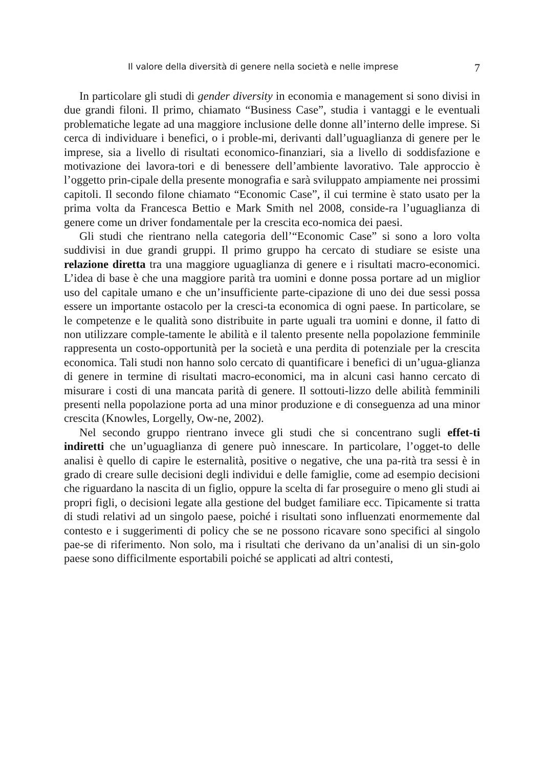Il valore della diversità di genere nella società e nelle imprese 7
In particolare gli studi di gender diversity in economia e management si sono divisi in due grandi filoni. Il primo, chiamato “Business Case”, studia i vantaggi e le eventuali problematiche legate ad una maggiore inclusione delle donne all’interno delle imprese. Si cerca di individuare i benefici, o i proble-mi, derivanti dall’uguaglianza di genere per le imprese, sia a livello di risultati economico-finanziari, sia a livello di soddisfazione e motivazione dei lavora-tori e di benessere dell’ambiente lavorativo. Tale approccio è l’oggetto prin-cipale della presente monografia e sarà sviluppato ampiamente nei prossimi capitoli. Il secondo filone chiamato “Economic Case”, il cui termine è stato usato per la prima volta da Francesca Bettio e Mark Smith nel 2008, conside-ra l’uguaglianza di genere come un driver fondamentale per la crescita eco-nomica dei paesi.
Gli studi che rientrano nella categoria dell’“Economic Case” si sono a loro volta suddivisi in due grandi gruppi. Il primo gruppo ha cercato di studiare se esiste una relazione diretta tra una maggiore uguaglianza di genere e i risultati macro-economici. L’idea di base è che una maggiore parità tra uomini e donne possa portare ad un miglior uso del capitale umano e che un’insufficiente parte-cipazione di uno dei due sessi possa essere un importante ostacolo per la cresci-ta economica di ogni paese. In particolare, se le competenze e le qualità sono distribuite in parte uguali tra uomini e donne, il fatto di non utilizzare comple-tamente le abilità e il talento presente nella popolazione femminile rappresenta un costo-opportunità per la società e una perdita di potenziale per la crescita economica. Tali studi non hanno solo cercato di quantificare i benefici di un’ugua-glianza di genere in termine di risultati macro-economici, ma in alcuni casi hanno cercato di misurare i costi di una mancata parità di genere. Il sottouti-lizzo delle abilità femminili presenti nella popolazione porta ad una minor produzione e di conseguenza ad una minor crescita (Knowles, Lorgelly, Ow-ne, 2002).
Nel secondo gruppo rientrano invece gli studi che si concentrano sugli effet-ti indiretti che un’uguaglianza di genere può innescare. In particolare, l’ogget-to delle analisi è quello di capire le esternalità, positive o negative, che una pa-rità tra sessi è in grado di creare sulle decisioni degli individui e delle famiglie, come ad esempio decisioni che riguardano la nascita di un figlio, oppure la scelta di far proseguire o meno gli studi ai propri figli, o decisioni legate alla gestione del budget familiare ecc. Tipicamente si tratta di studi relativi ad un singolo paese, poiché i risultati sono influenzati enormemente dal contesto e i suggerimenti di policy che se ne possono ricavare sono specifici al singolo pae-se di riferimento. Non solo, ma i risultati che derivano da un’analisi di un sin-golo paese sono difficilmente esportabili poiché se applicati ad altri contesti,